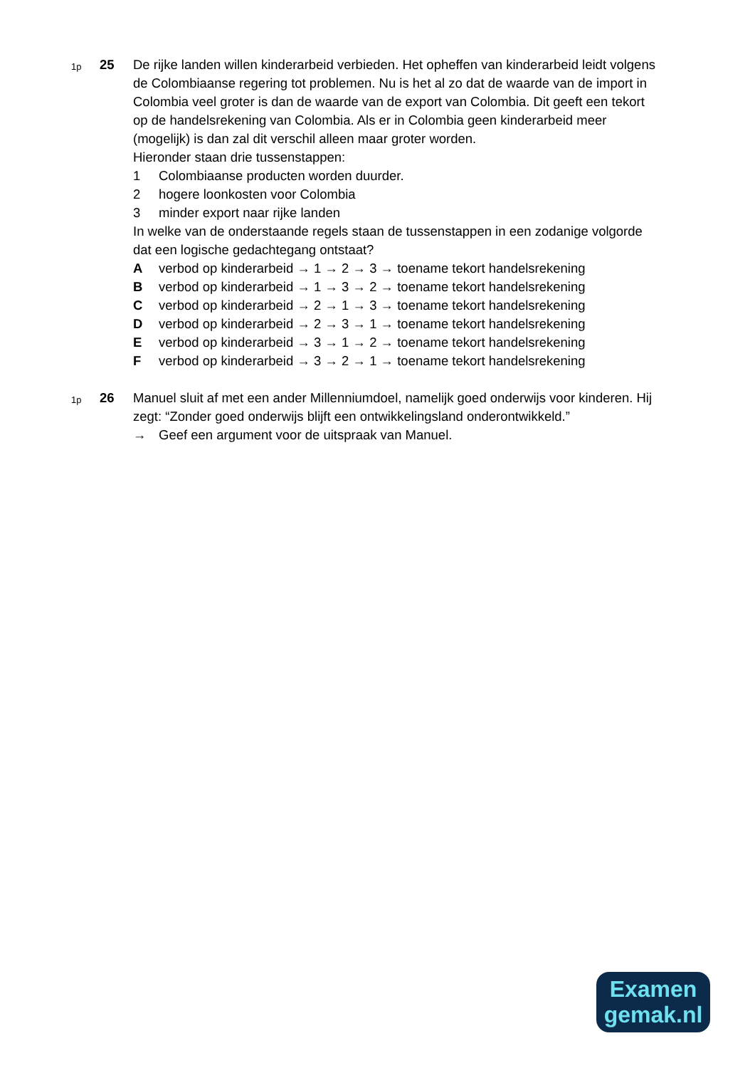1p
25 De rijke landen willen kinderarbeid verbieden. Het opheffen van kinderarbeid leidt volgens de Colombiaanse regering tot problemen. Nu is het al zo dat de waarde van de import in Colombia veel groter is dan de waarde van de export van Colombia. Dit geeft een tekort op de handelsrekening van Colombia. Als er in Colombia geen kinderarbeid meer (mogelijk) is dan zal dit verschil alleen maar groter worden.
Hieronder staan drie tussenstappen:
1 Colombiaanse producten worden duurder.
2 hogere loonkosten voor Colombia
3 minder export naar rijke landen
In welke van de onderstaande regels staan de tussenstappen in een zodanige volgorde dat een logische gedachtegang ontstaat?
A verbod op kinderarbeid → 1 → 2 → 3 → toename tekort handelsrekening
B verbod op kinderarbeid → 1 → 3 → 2 → toename tekort handelsrekening
C verbod op kinderarbeid → 2 → 1 → 3 → toename tekort handelsrekening
D verbod op kinderarbeid → 2 → 3 → 1 → toename tekort handelsrekening
E verbod op kinderarbeid → 3 → 1 → 2 → toename tekort handelsrekening
F verbod op kinderarbeid → 3 → 2 → 1 → toename tekort handelsrekening
1p
26 Manuel sluit af met een ander Millenniumdoel, namelijk goed onderwijs voor kinderen. Hij zegt: “Zonder goed onderwijs blijft een ontwikkelingsland onderontwikkeld.”
→ Geef een argument voor de uitspraak van Manuel.
Examen
gemak.nl